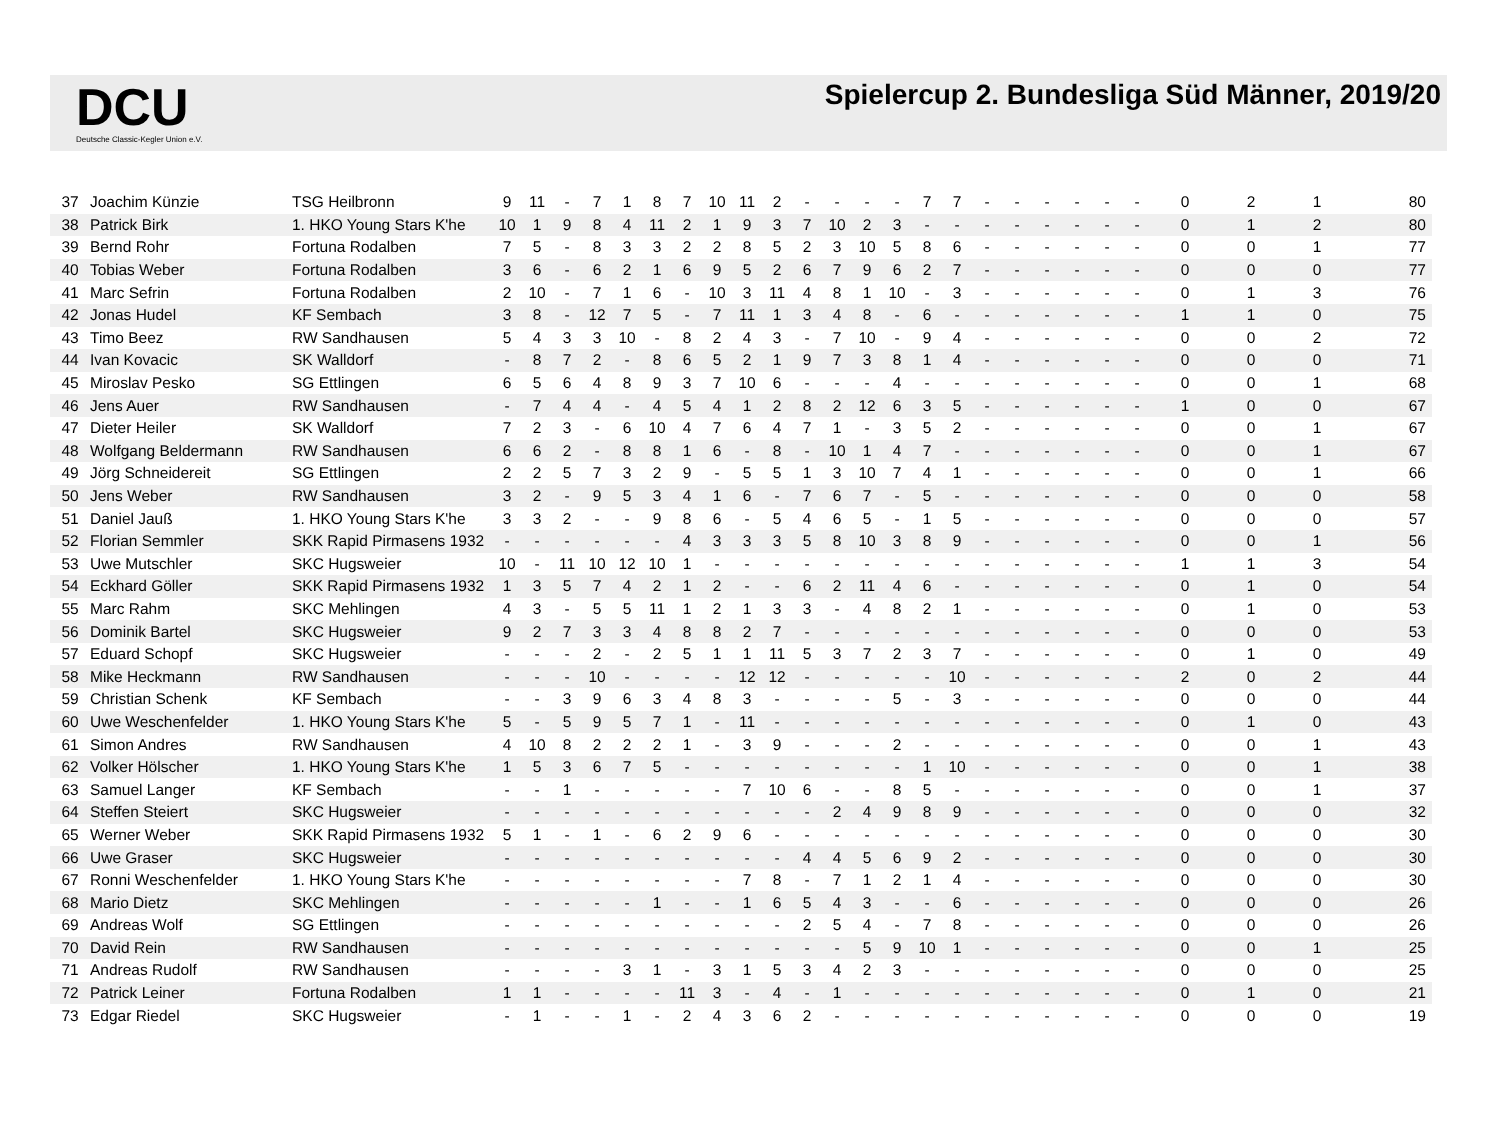DCU
Deutsche Classic-Kegler Union e.V.
Spielercup 2. Bundesliga Süd Männer, 2019/20
| 37 | Joachim Künzie | TSG Heilbronn | 9 | 11 | - | 7 | 1 | 8 | 7 | 10 | 11 | 2 | - | - | - | - | 7 | 7 | - | - | - | - | - | - | 0 | 2 | 1 | 80 |
| 38 | Patrick Birk | 1. HKO Young Stars K'he | 10 | 1 | 9 | 8 | 4 | 11 | 2 | 1 | 9 | 3 | 7 | 10 | 2 | 3 | - | - | - | - | - | - | - | - | 0 | 1 | 2 | 80 |
| 39 | Bernd Rohr | Fortuna Rodalben | 7 | 5 | - | 8 | 3 | 3 | 2 | 2 | 8 | 5 | 2 | 3 | 10 | 5 | 8 | 6 | - | - | - | - | - | - | 0 | 0 | 1 | 77 |
| 40 | Tobias Weber | Fortuna Rodalben | 3 | 6 | - | 6 | 2 | 1 | 6 | 9 | 5 | 2 | 6 | 7 | 9 | 6 | 2 | 7 | - | - | - | - | - | - | 0 | 0 | 0 | 77 |
| 41 | Marc Sefrin | Fortuna Rodalben | 2 | 10 | - | 7 | 1 | 6 | - | 10 | 3 | 11 | 4 | 8 | 1 | 10 | - | 3 | - | - | - | - | - | - | 0 | 1 | 3 | 76 |
| 42 | Jonas Hudel | KF Sembach | 3 | 8 | - | 12 | 7 | 5 | - | 7 | 11 | 1 | 3 | 4 | 8 | - | 6 | - | - | - | - | - | - | - | 1 | 1 | 0 | 75 |
| 43 | Timo Beez | RW Sandhausen | 5 | 4 | 3 | 3 | 10 | - | 8 | 2 | 4 | 3 | - | 7 | 10 | - | 9 | 4 | - | - | - | - | - | - | 0 | 0 | 2 | 72 |
| 44 | Ivan Kovacic | SK Walldorf | - | 8 | 7 | 2 | - | 8 | 6 | 5 | 2 | 1 | 9 | 7 | 3 | 8 | 1 | 4 | - | - | - | - | - | - | 0 | 0 | 0 | 71 |
| 45 | Miroslav Pesko | SG Ettlingen | 6 | 5 | 6 | 4 | 8 | 9 | 3 | 7 | 10 | 6 | - | - | - | 4 | - | - | - | - | - | - | - | - | 0 | 0 | 1 | 68 |
| 46 | Jens Auer | RW Sandhausen | - | 7 | 4 | 4 | - | 4 | 5 | 4 | 1 | 2 | 8 | 2 | 12 | 6 | 3 | 5 | - | - | - | - | - | - | 1 | 0 | 0 | 67 |
| 47 | Dieter Heiler | SK Walldorf | 7 | 2 | 3 | - | 6 | 10 | 4 | 7 | 6 | 4 | 7 | 1 | - | 3 | 5 | 2 | - | - | - | - | - | - | 0 | 0 | 1 | 67 |
| 48 | Wolfgang Beldermann | RW Sandhausen | 6 | 6 | 2 | - | 8 | 8 | 1 | 6 | - | 8 | - | 10 | 1 | 4 | 7 | - | - | - | - | - | - | - | 0 | 0 | 1 | 67 |
| 49 | Jörg Schneidereit | SG Ettlingen | 2 | 2 | 5 | 7 | 3 | 2 | 9 | - | 5 | 5 | 1 | 3 | 10 | 7 | 4 | 1 | - | - | - | - | - | - | 0 | 0 | 1 | 66 |
| 50 | Jens Weber | RW Sandhausen | 3 | 2 | - | 9 | 5 | 3 | 4 | 1 | 6 | - | 7 | 6 | 7 | - | 5 | - | - | - | - | - | - | - | 0 | 0 | 0 | 58 |
| 51 | Daniel Jauß | 1. HKO Young Stars K'he | 3 | 3 | 2 | - | - | 9 | 8 | 6 | - | 5 | 4 | 6 | 5 | - | 1 | 5 | - | - | - | - | - | - | 0 | 0 | 0 | 57 |
| 52 | Florian Semmler | SKK Rapid Pirmasens 1932 | - | - | - | - | - | - | 4 | 3 | 3 | 3 | 5 | 8 | 10 | 3 | 8 | 9 | - | - | - | - | - | - | 0 | 0 | 1 | 56 |
| 53 | Uwe Mutschler | SKC Hugsweier | 10 | - | 11 | 10 | 12 | 10 | 1 | - | - | - | - | - | - | - | - | - | - | - | - | - | - | - | 1 | 1 | 3 | 54 |
| 54 | Eckhard Göller | SKK Rapid Pirmasens 1932 | 1 | 3 | 5 | 7 | 4 | 2 | 1 | 2 | - | - | 6 | 2 | 11 | 4 | 6 | - | - | - | - | - | - | - | 0 | 1 | 0 | 54 |
| 55 | Marc Rahm | SKC Mehlingen | 4 | 3 | - | 5 | 5 | 11 | 1 | 2 | 1 | 3 | 3 | - | 4 | 8 | 2 | 1 | - | - | - | - | - | - | 0 | 1 | 0 | 53 |
| 56 | Dominik Bartel | SKC Hugsweier | 9 | 2 | 7 | 3 | 3 | 4 | 8 | 8 | 2 | 7 | - | - | - | - | - | - | - | - | - | - | - | - | 0 | 0 | 0 | 53 |
| 57 | Eduard Schopf | SKC Hugsweier | - | - | - | 2 | - | 2 | 5 | 1 | 1 | 11 | 5 | 3 | 7 | 2 | 3 | 7 | - | - | - | - | - | - | 0 | 1 | 0 | 49 |
| 58 | Mike Heckmann | RW Sandhausen | - | - | - | 10 | - | - | - | - | 12 | 12 | - | - | - | - | - | 10 | - | - | - | - | - | - | 2 | 0 | 2 | 44 |
| 59 | Christian Schenk | KF Sembach | - | - | 3 | 9 | 6 | 3 | 4 | 8 | 3 | - | - | - | - | 5 | - | 3 | - | - | - | - | - | - | 0 | 0 | 0 | 44 |
| 60 | Uwe Weschenfelder | 1. HKO Young Stars K'he | 5 | - | 5 | 9 | 5 | 7 | 1 | - | 11 | - | - | - | - | - | - | - | - | - | - | - | - | - | 0 | 1 | 0 | 43 |
| 61 | Simon Andres | RW Sandhausen | 4 | 10 | 8 | 2 | 2 | 2 | 1 | - | 3 | 9 | - | - | - | 2 | - | - | - | - | - | - | - | - | 0 | 0 | 1 | 43 |
| 62 | Volker Hölscher | 1. HKO Young Stars K'he | 1 | 5 | 3 | 6 | 7 | 5 | - | - | - | - | - | - | - | - | 1 | 10 | - | - | - | - | - | - | 0 | 0 | 1 | 38 |
| 63 | Samuel Langer | KF Sembach | - | - | 1 | - | - | - | - | - | 7 | 10 | 6 | - | - | 8 | 5 | - | - | - | - | - | - | - | 0 | 0 | 1 | 37 |
| 64 | Steffen Steiert | SKC Hugsweier | - | - | - | - | - | - | - | - | - | - | - | 2 | 4 | 9 | 8 | 9 | - | - | - | - | - | - | 0 | 0 | 0 | 32 |
| 65 | Werner Weber | SKK Rapid Pirmasens 1932 | 5 | 1 | - | 1 | - | 6 | 2 | 9 | 6 | - | - | - | - | - | - | - | - | - | - | - | - | - | 0 | 0 | 0 | 30 |
| 66 | Uwe Graser | SKC Hugsweier | - | - | - | - | - | - | - | - | - | - | 4 | 4 | 5 | 6 | 9 | 2 | - | - | - | - | - | - | 0 | 0 | 0 | 30 |
| 67 | Ronni Weschenfelder | 1. HKO Young Stars K'he | - | - | - | - | - | - | - | - | 7 | 8 | - | 7 | 1 | 2 | 1 | 4 | - | - | - | - | - | - | 0 | 0 | 0 | 30 |
| 68 | Mario Dietz | SKC Mehlingen | - | - | - | - | - | 1 | - | - | 1 | 6 | 5 | 4 | 3 | - | - | 6 | - | - | - | - | - | - | 0 | 0 | 0 | 26 |
| 69 | Andreas Wolf | SG Ettlingen | - | - | - | - | - | - | - | - | - | - | 2 | 5 | 4 | - | 7 | 8 | - | - | - | - | - | - | 0 | 0 | 0 | 26 |
| 70 | David Rein | RW Sandhausen | - | - | - | - | - | - | - | - | - | - | - | - | 5 | 9 | 10 | 1 | - | - | - | - | - | - | 0 | 0 | 1 | 25 |
| 71 | Andreas Rudolf | RW Sandhausen | - | - | - | - | 3 | 1 | - | 3 | 1 | 5 | 3 | 4 | 2 | 3 | - | - | - | - | - | - | - | - | 0 | 0 | 0 | 25 |
| 72 | Patrick Leiner | Fortuna Rodalben | 1 | 1 | - | - | - | - | 11 | 3 | - | 4 | - | 1 | - | - | - | - | - | - | - | - | - | - | 0 | 1 | 0 | 21 |
| 73 | Edgar Riedel | SKC Hugsweier | - | 1 | - | - | 1 | - | 2 | 4 | 3 | 6 | 2 | - | - | - | - | - | - | - | - | - | - | - | 0 | 0 | 0 | 19 |